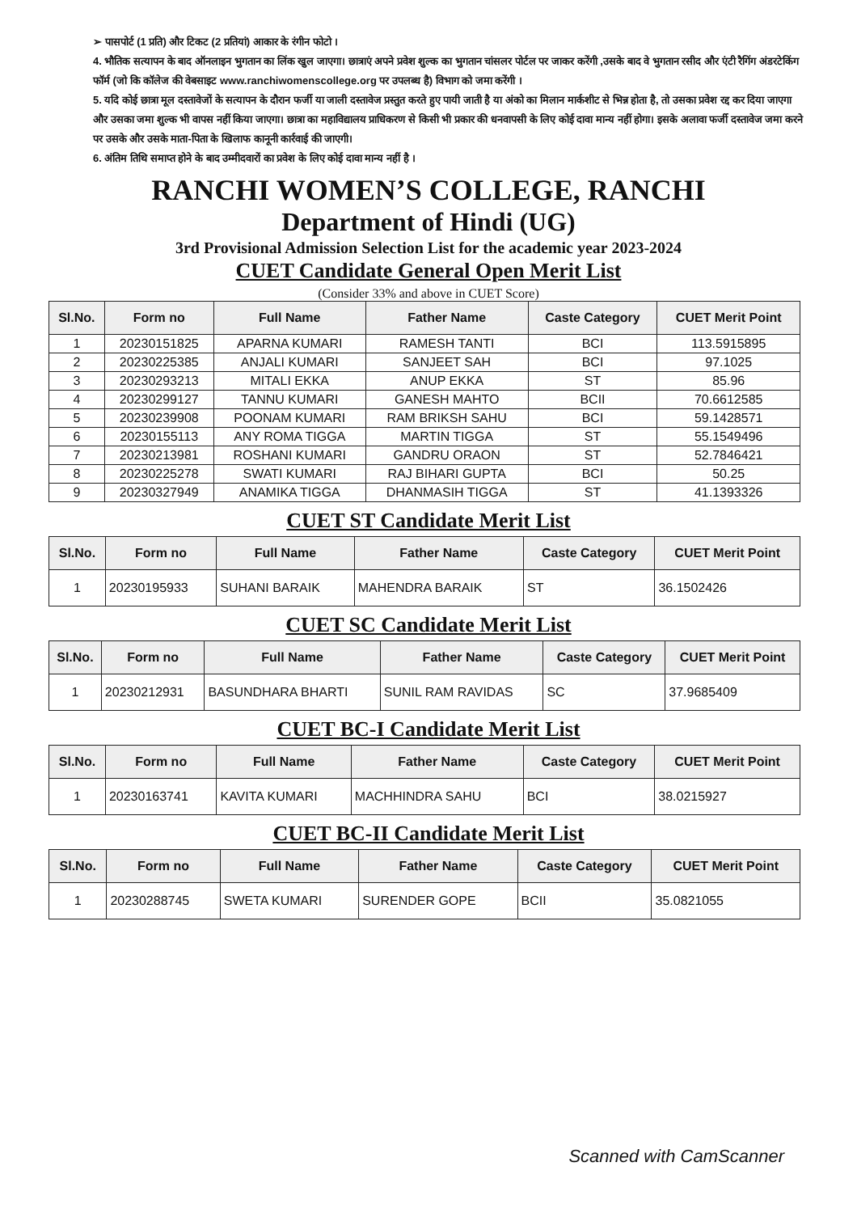➢ पासपोर्ट (1 प्रति) और टिकट (2 प्रतियां) आकार के रंगीन फोटो ।
4. भौतिक सत्यापन के बाद ऑनलाइन भुगतान का लिंक खुल जाएगा। छात्राएं अपने प्रवेश शुल्क का भुगतान चांसलर पोर्टल पर जाकर करेंगी ,उसके बाद वे भुगतान रसीद और एंटी रैगिंग अंडरटेकिंग फॉर्म (जो कि कॉलेज की वेबसाइट www.ranchiwomenscollege.org पर उपलब्ध है) विभाग को जमा करेंगी ।
5. यदि कोई छात्रा मूल दस्तावेजों के सत्यापन के दौरान फर्जी या जाली दस्तावेज प्रस्तुत करते हुए पायी जाती है या अंको का मिलान मार्कशीट से भिन्न होता है, तो उसका प्रवेश रद्द कर दिया जाएगा और उसका जमा शुल्क भी वापस नहीं किया जाएगा। छात्रा का महाविद्यालय प्राधिकरण से किसी भी प्रकार की धनवापसी के लिए कोई दावा मान्य नहीं होगा। इसके अलावा फर्जी दस्तावेज जमा करने पर उसके और उसके माता-पिता के खिलाफ कानूनी कार्रवाई की जाएगी।
6. अंतिम तिथि समाप्त होने के बाद उम्मीदवारों का प्रवेश के लिए कोई दावा मान्य नहीं है ।
RANCHI WOMEN’S COLLEGE, RANCHI
Department of Hindi (UG)
3rd Provisional Admission Selection List for the academic year 2023-2024
CUET Candidate General Open Merit List
(Consider 33% and above in CUET Score)
| Sl.No. | Form no | Full Name | Father Name | Caste Category | CUET Merit Point |
| --- | --- | --- | --- | --- | --- |
| 1 | 20230151825 | APARNA KUMARI | RAMESH TANTI | BCI | 113.5915895 |
| 2 | 20230225385 | ANJALI KUMARI | SANJEET SAH | BCI | 97.1025 |
| 3 | 20230293213 | MITALI EKKA | ANUP EKKA | ST | 85.96 |
| 4 | 20230299127 | TANNU KUMARI | GANESH MAHTO | BCII | 70.6612585 |
| 5 | 20230239908 | POONAM KUMARI | RAM BRIKSH SAHU | BCI | 59.1428571 |
| 6 | 20230155113 | ANY ROMA TIGGA | MARTIN TIGGA | ST | 55.1549496 |
| 7 | 20230213981 | ROSHANI KUMARI | GANDRU ORAON | ST | 52.7846421 |
| 8 | 20230225278 | SWATI KUMARI | RAJ BIHARI GUPTA | BCI | 50.25 |
| 9 | 20230327949 | ANAMIKA TIGGA | DHANMASIH TIGGA | ST | 41.1393326 |
CUET ST Candidate Merit List
| Sl.No. | Form no | Full Name | Father Name | Caste Category | CUET Merit Point |
| --- | --- | --- | --- | --- | --- |
| 1 | 20230195933 | SUHANI BARAIK | MAHENDRA BARAIK | ST | 36.1502426 |
CUET SC Candidate Merit List
| Sl.No. | Form no | Full Name | Father Name | Caste Category | CUET Merit Point |
| --- | --- | --- | --- | --- | --- |
| 1 | 20230212931 | BASUNDHARA BHARTI | SUNIL RAM RAVIDAS | SC | 37.9685409 |
CUET BC-I Candidate Merit List
| Sl.No. | Form no | Full Name | Father Name | Caste Category | CUET Merit Point |
| --- | --- | --- | --- | --- | --- |
| 1 | 20230163741 | KAVITA KUMARI | MACHHINDRA SAHU | BCI | 38.0215927 |
CUET BC-II Candidate Merit List
| Sl.No. | Form no | Full Name | Father Name | Caste Category | CUET Merit Point |
| --- | --- | --- | --- | --- | --- |
| 1 | 20230288745 | SWETA KUMARI | SURENDER GOPE | BCII | 35.0821055 |
Scanned with CamScanner